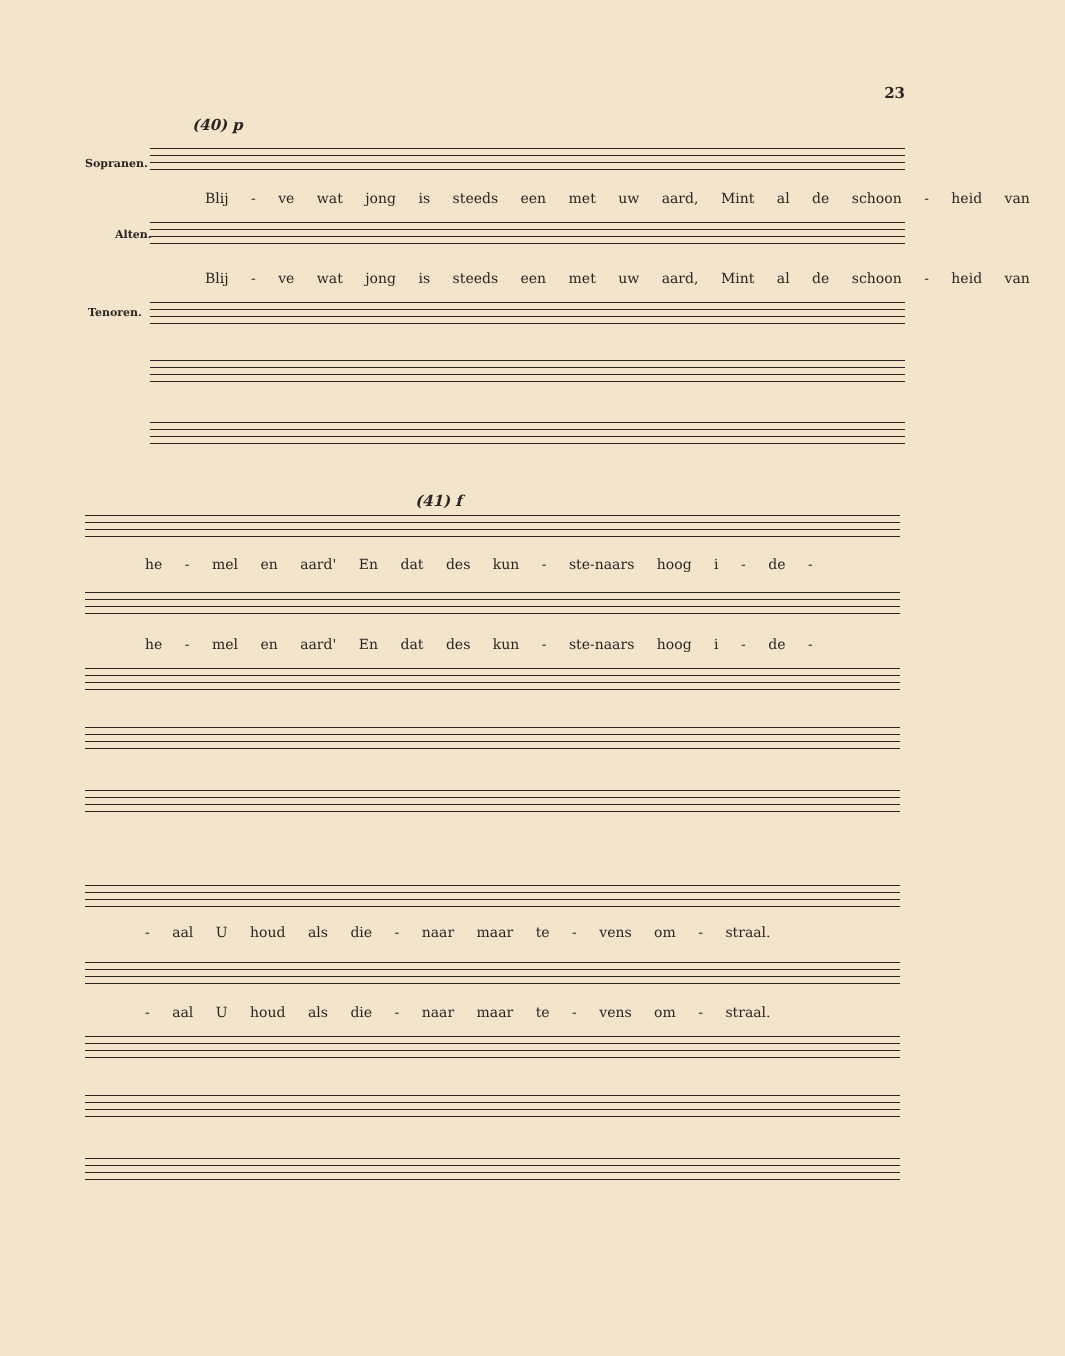23
(40) p
Sopranen.
Blij - ve wat jong is steeds een met uw aard, Mint al de schoon - heid van
Alten.
Blij - ve wat jong is steeds een met uw aard, Mint al de schoon - heid van
Tenoren.
(41) f
he - mel en aard' En dat des kun - ste-naars hoog i - de -
he - mel en aard' En dat des kun - ste-naars hoog i - de -
- aal U houd als die - naar maar te - vens om - straal.
- aal U houd als die - naar maar te - vens om - straal.